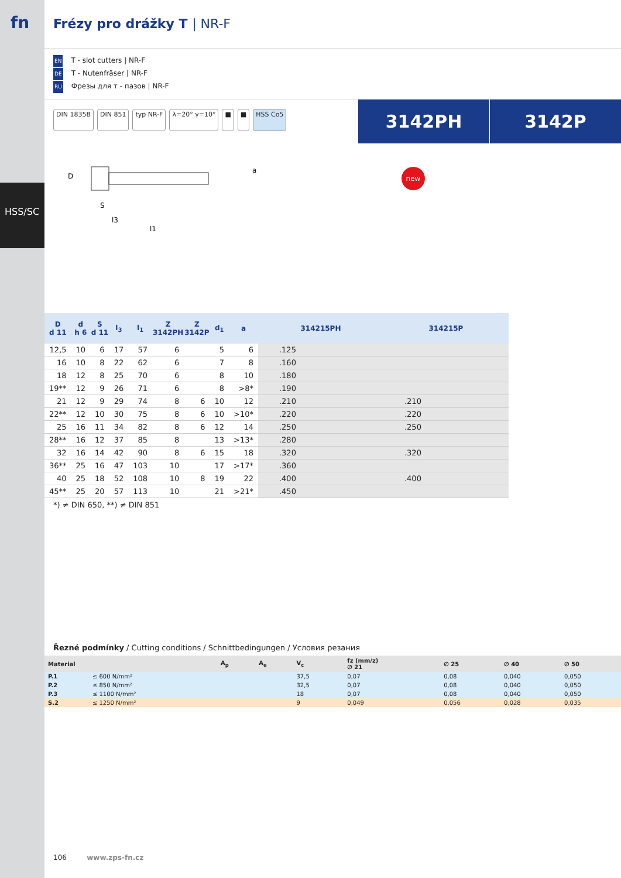fn
HSS/SC
Frézy pro drážky T | NR-F
EN T - slot cutters | NR-F
DE T - Nutenfräser | NR-F
RU Фрезы для т - пазов | NR-F
DIN 1835B DIN 851 typ NR-F λ=20° γ=10° ■ ■ HSS Co5
3142PH 3142P
S
l3
l1
D
a
new
| D d 11 | d h 6 | S d 11 | l<sub>3</sub> | l<sub>1</sub> | Z 3142PH | Z 3142P | d<sub>1</sub> | a | 314215PH | 314215P |
| --- | --- | --- | --- | --- | --- | --- | --- | --- | --- | --- |
| 12,5 | 10 | 6 | 17 | 57 | 6 | | 5 | 6 | .125 | |
| 16 | 10 | 8 | 22 | 62 | 6 | | 7 | 8 | .160 | |
| 18 | 12 | 8 | 25 | 70 | 6 | | 8 | 10 | .180 | |
| 19** | 12 | 9 | 26 | 71 | 6 | | 8 | >8* | .190 | |
| 21 | 12 | 9 | 29 | 74 | 8 | 6 | 10 | 12 | .210 | .210 |
| 22** | 12 | 10 | 30 | 75 | 8 | 6 | 10 | >10* | .220 | .220 |
| 25 | 16 | 11 | 34 | 82 | 8 | 6 | 12 | 14 | .250 | .250 |
| 28** | 16 | 12 | 37 | 85 | 8 | | 13 | >13* | .280 | |
| 32 | 16 | 14 | 42 | 90 | 8 | 6 | 15 | 18 | .320 | .320 |
| 36** | 25 | 16 | 47 | 103 | 10 | | 17 | >17* | .360 | |
| 40 | 25 | 18 | 52 | 108 | 10 | 8 | 19 | 22 | .400 | .400 |
| 45** | 25 | 20 | 57 | 113 | 10 | | 21 | >21* | .450 | |
*) ≠ DIN 650, **) ≠ DIN 851
Řezné podmínky / Cutting conditions / Schnittbedingungen / Условия резания
| Material | | A<sub>p</sub> | A<sub>e</sub> | V<sub>c</sub> | fz (mm/z) ∅ 21 | ∅ 25 | ∅ 40 | ∅ 50 |
| --- | --- | --- | --- | --- | --- | --- | --- | --- |
| P.1 | ≤ 600 N/mm² | | | 37,5 | 0,07 | 0,08 | 0,040 | 0,050 |
| P.2 | ≤ 850 N/mm² | | | 32,5 | 0,07 | 0,08 | 0,040 | 0,050 |
| P.3 | ≤ 1100 N/mm² | | | 18 | 0,07 | 0,08 | 0,040 | 0,050 |
| S.2 | ≤ 1250 N/mm² | | | 9 | 0,049 | 0,056 | 0,028 | 0,035 |
106 www.zps-fn.cz